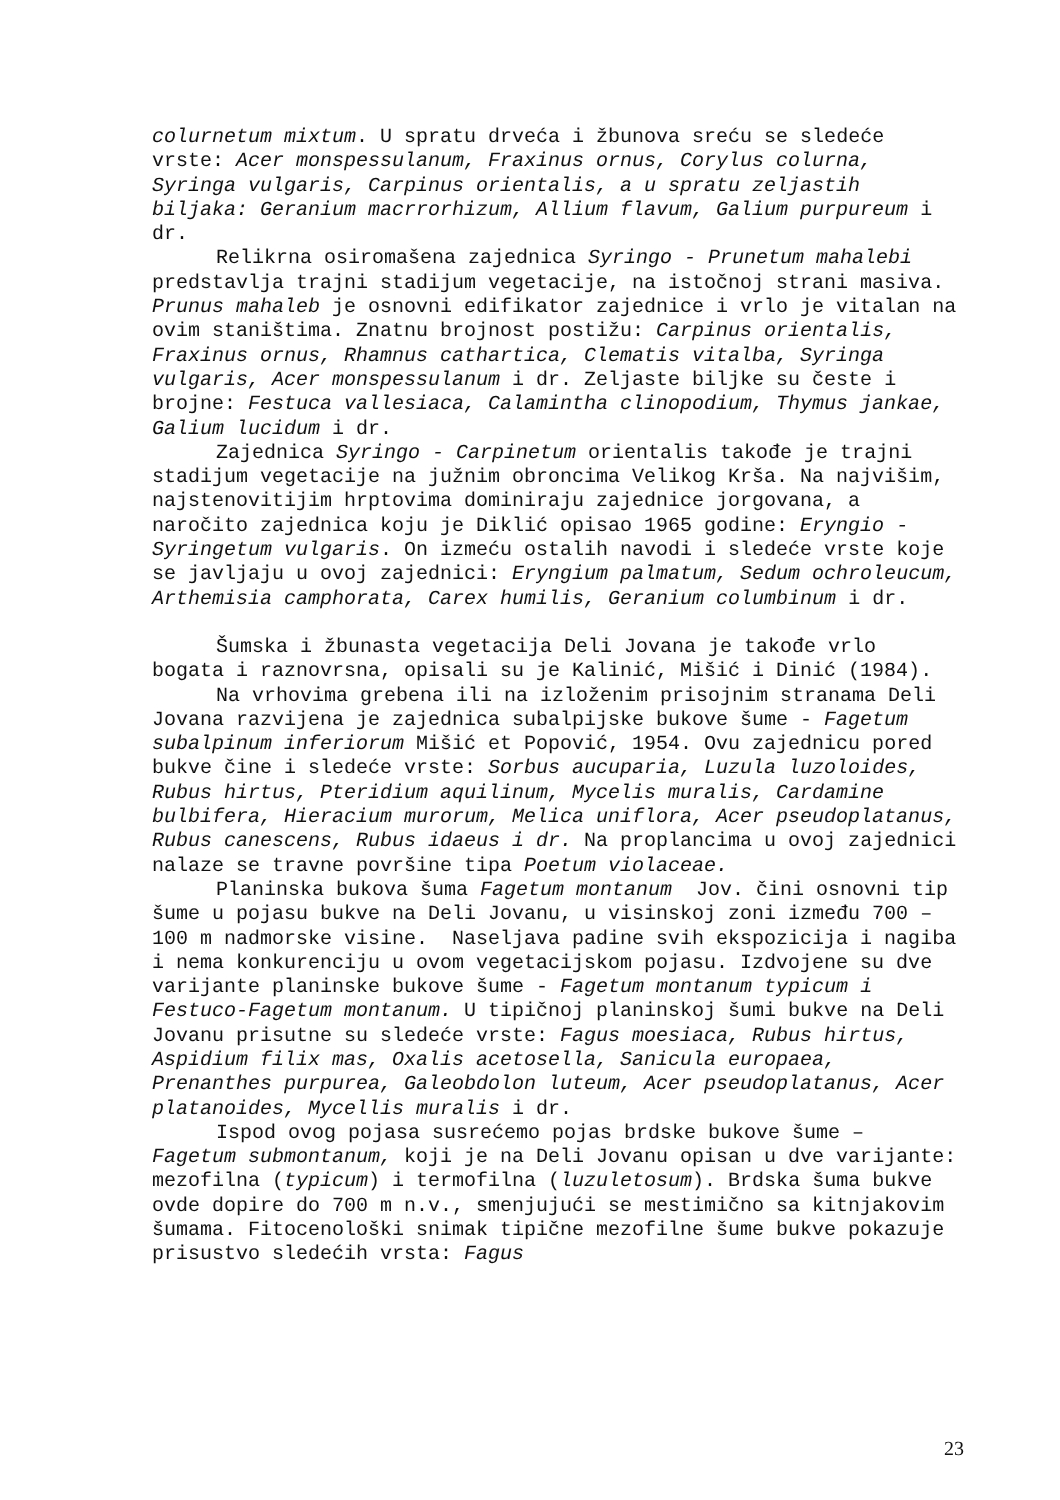colurnetum mixtum. U spratu drveća i žbunova sreću se sledeće vrste: Acer monspessulanum, Fraxinus ornus, Corylus colurna, Syringa vulgaris, Carpinus orientalis, a u spratu zeljastih biljaka: Geranium macrrorhizum, Allium flavum, Galium purpureum i dr.
Relikrna osiromašena zajednica Syringo - Prunetum mahalebi predstavlja trajni stadijum vegetacije, na istočnoj strani masiva. Prunus mahaleb je osnovni edifikator zajednice i vrlo je vitalan na ovim staništima. Znatnu brojnost postižu: Carpinus orientalis, Fraxinus ornus, Rhamnus cathartica, Clematis vitalba, Syringa vulgaris, Acer monspessulanum i dr. Zeljaste biljke su česte i brojne: Festuca vallesiaca, Calamintha clinopodium, Thymus jankae, Galium lucidum i dr.
Zajednica Syringo - Carpinetum orientalis takođe je trajni stadijum vegetacije na južnim obroncima Velikog Krša. Na najvišim, najstenovitijim hrptovima dominiraju zajednice jorgovana, a naročito zajednica koju je Diklić opisao 1965 godine: Eryngio - Syringetum vulgaris. On izmeću ostalih navodi i sledeće vrste koje se javljaju u ovoj zajednici: Eryngium palmatum, Sedum ochroleucum, Arthemisia camphorata, Carex humilis, Geranium columbinum i dr.
Šumska i žbunasta vegetacija Deli Jovana je takođe vrlo bogata i raznovrsna, opisali su je Kalinić, Mišić i Dinić (1984).
Na vrhovima grebena ili na izloženim prisojnim stranama Deli Jovana razvijena je zajednica subalpijske bukove šume - Fagetum subalpinum inferiorum Mišić et Popović, 1954. Ovu zajednicu pored bukve čine i sledeće vrste: Sorbus aucuparia, Luzula luzoloides, Rubus hirtus, Pteridium aquilinum, Mycelis muralis, Cardamine bulbifera, Hieracium murorum, Melica uniflora, Acer pseudoplatanus, Rubus canescens, Rubus idaeus i dr. Na proplancima u ovoj zajednici nalaze se travne površine tipa Poetum violaceae.
Planinska bukova šuma Fagetum montanum Jov. čini osnovni tip šume u pojasu bukve na Deli Jovanu, u visinskoj zoni između 700 – 100 m nadmorske visine. Naseljava padine svih ekspozicija i nagiba i nema konkurenciju u ovom vegetacijskom pojasu. Izdvojene su dve varijante planinske bukove šume - Fagetum montanum typicum i Festuco-Fagetum montanum. U tipičnoj planinskoj šumi bukve na Deli Jovanu prisutne su sledeće vrste: Fagus moesiaca, Rubus hirtus, Aspidium filix mas, Oxalis acetosella, Sanicula europaea, Prenanthes purpurea, Galeobdolon luteum, Acer pseudoplatanus, Acer platanoides, Mycellis muralis i dr.
Ispod ovog pojasa susrećemo pojas brdske bukove šume – Fagetum submontanum, koji je na Deli Jovanu opisan u dve varijante: mezofilna (typicum) i termofilna (luzuletosum). Brdska šuma bukve ovde dopire do 700 m n.v., smenjujući se mestimično sa kitnjakovim šumama. Fitocenološki snimak tipične mezofilne šume bukve pokazuje prisustvo sledećih vrsta: Fagus
23